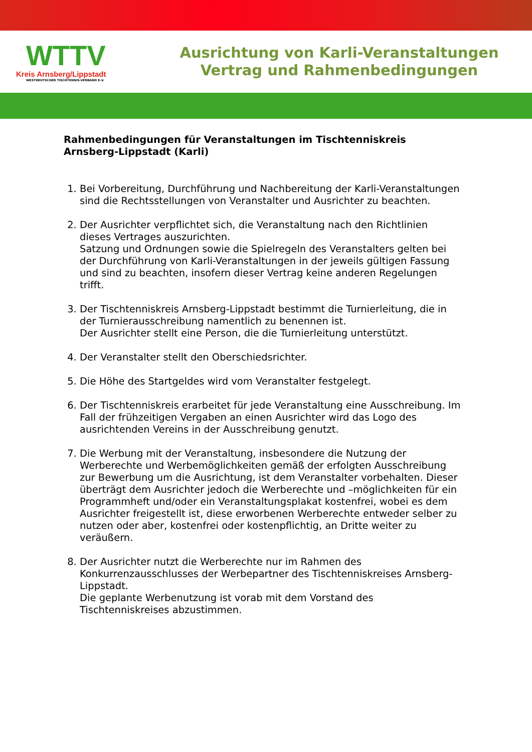WTTV
Kreis Arnsberg/Lippstadt
WESTDEUTSCHER TISCHTENNIS-VERBAND E.V.
Ausrichtung von Karli-Veranstaltungen
Vertrag und Rahmenbedingungen
Rahmenbedingungen für Veranstaltungen im Tischtenniskreis Arnsberg-Lippstadt (Karli)
1. Bei Vorbereitung, Durchführung und Nachbereitung der Karli-Veranstaltungen sind die Rechtsstellungen von Veranstalter und Ausrichter zu beachten.
2. Der Ausrichter verpflichtet sich, die Veranstaltung nach den Richtlinien dieses Vertrages auszurichten.
Satzung und Ordnungen sowie die Spielregeln des Veranstalters gelten bei der Durchführung von Karli-Veranstaltungen in der jeweils gültigen Fassung und sind zu beachten, insofern dieser Vertrag keine anderen Regelungen trifft.
3. Der Tischtenniskreis Arnsberg-Lippstadt bestimmt die Turnierleitung, die in der Turnierausschreibung namentlich zu benennen ist.
Der Ausrichter stellt eine Person, die die Turnierleitung unterstützt.
4. Der Veranstalter stellt den Oberschiedsrichter.
5. Die Höhe des Startgeldes wird vom Veranstalter festgelegt.
6. Der Tischtenniskreis erarbeitet für jede Veranstaltung eine Ausschreibung. Im Fall der frühzeitigen Vergaben an einen Ausrichter wird das Logo des ausrichtenden Vereins in der Ausschreibung genutzt.
7. Die Werbung mit der Veranstaltung, insbesondere die Nutzung der Werberechte und Werbemöglichkeiten gemäß der erfolgten Ausschreibung zur Bewerbung um die Ausrichtung, ist dem Veranstalter vorbehalten. Dieser überträgt dem Ausrichter jedoch die Werberechte und –möglichkeiten für ein Programmheft und/oder ein Veranstaltungsplakat kostenfrei, wobei es dem Ausrichter freigestellt ist, diese erworbenen Werberechte entweder selber zu nutzen oder aber, kostenfrei oder kostenpflichtig, an Dritte weiter zu veräußern.
8. Der Ausrichter nutzt die Werberechte nur im Rahmen des Konkurrenzausschlusses der Werbepartner des Tischtenniskreises Arnsberg-Lippstadt.
Die geplante Werbenutzung ist vorab mit dem Vorstand des Tischtenniskreises abzustimmen.